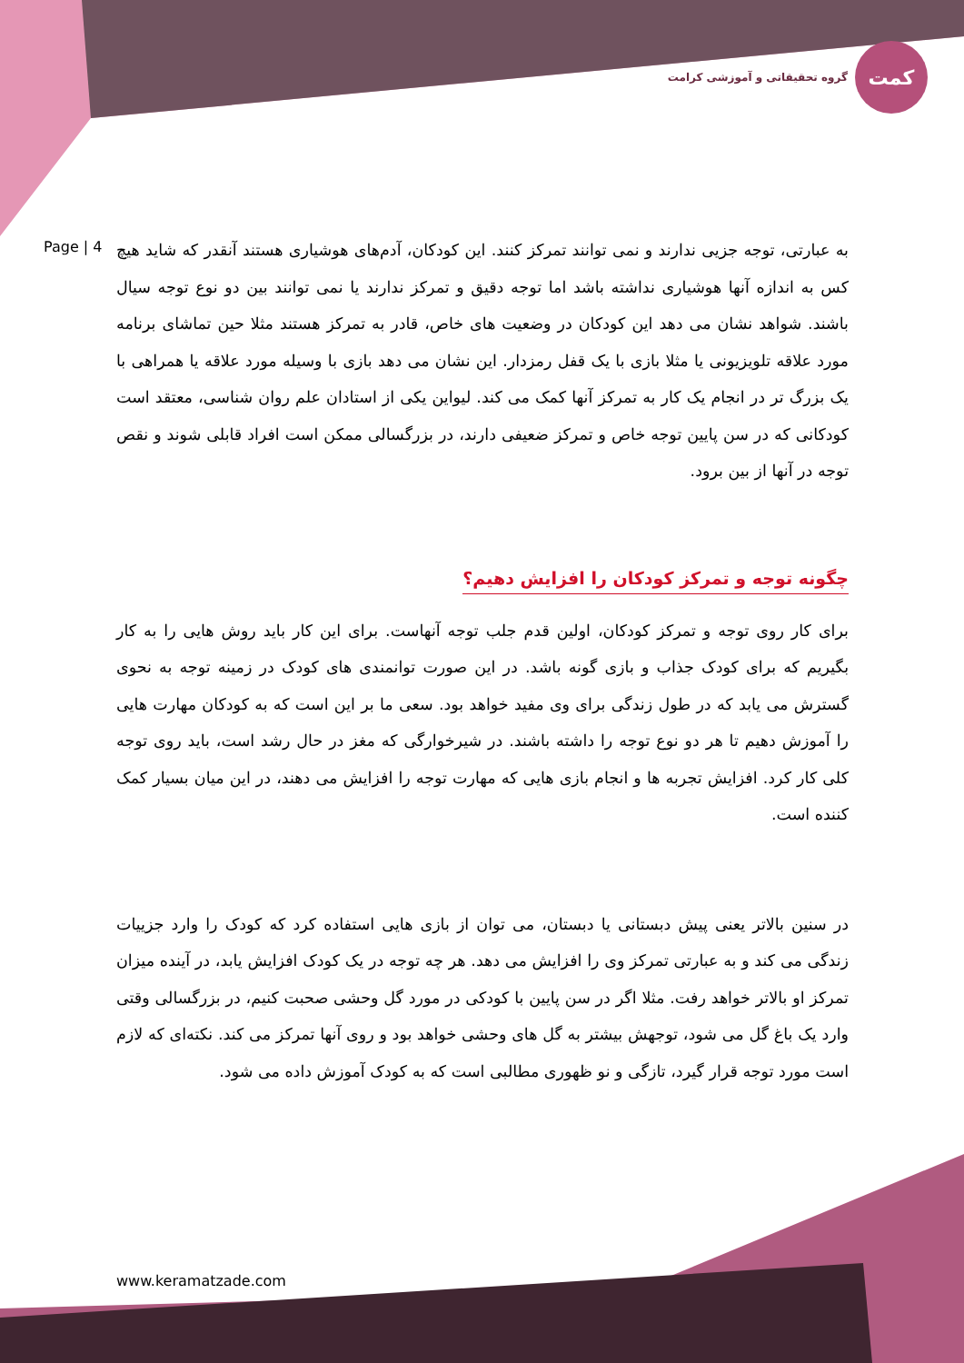کمت
گروه تحقیقاتی و آموزشی کرامت
Page | 4
به عبارتی، توجه جزیی ندارند و نمی توانند تمرکز کنند. این کودکان، آدم‌های هوشیاری هستند آنقدر که شاید هیچ کس به اندازه آنها هوشیاری نداشته باشد اما توجه دقیق و تمرکز ندارند یا نمی توانند بین دو نوع توجه سیال باشند. شواهد نشان می دهد این کودکان در وضعیت های خاص، قادر به تمرکز هستند مثلا حین تماشای برنامه مورد علاقه تلویزیونی یا مثلا بازی با یک قفل رمزدار. این نشان می دهد بازی با وسیله مورد علاقه یا همراهی با یک بزرگ تر در انجام یک کار به تمرکز آنها کمک می کند. لیواین یکی از استادان علم روان شناسی، معتقد است کودکانی که در سن پایین توجه خاص و تمرکز ضعیفی دارند، در بزرگسالی ممکن است افراد قابلی شوند و نقص توجه در آنها از بین برود.
چگونه توجه و تمرکز کودکان را افزایش دهیم؟
برای کار روی توجه و تمرکز کودکان، اولین قدم جلب توجه آنهاست. برای این کار باید روش هایی را به کار بگیریم که برای کودک جذاب و بازی گونه باشد. در این صورت توانمندی های کودک در زمینه توجه به نحوی گسترش می یابد که در طول زندگی برای وی مفید خواهد بود. سعی ما بر این است که به کودکان مهارت هایی را آموزش دهیم تا هر دو نوع توجه را داشته باشند. در شیرخوارگی که مغز در حال رشد است، باید روی توجه کلی کار کرد. افزایش تجربه ها و انجام بازی هایی که مهارت توجه را افزایش می دهند، در این میان بسیار کمک کننده است.
در سنین بالاتر یعنی پیش دبستانی یا دبستان، می توان از بازی هایی استفاده کرد که کودک را وارد جزییات زندگی می کند و به عبارتی تمرکز وی را افزایش می دهد. هر چه توجه در یک کودک افزایش یابد، در آینده میزان تمرکز او بالاتر خواهد رفت. مثلا اگر در سن پایین با کودکی در مورد گل وحشی صحبت کنیم، در بزرگسالی وقتی وارد یک باغ گل می شود، توجهش بیشتر به گل های وحشی خواهد بود و روی آنها تمرکز می کند. نکته‌ای که لازم است مورد توجه قرار گیرد، تازگی و نو ظهوری مطالبی است که به کودک آموزش داده می شود.
www.keramatzade.com